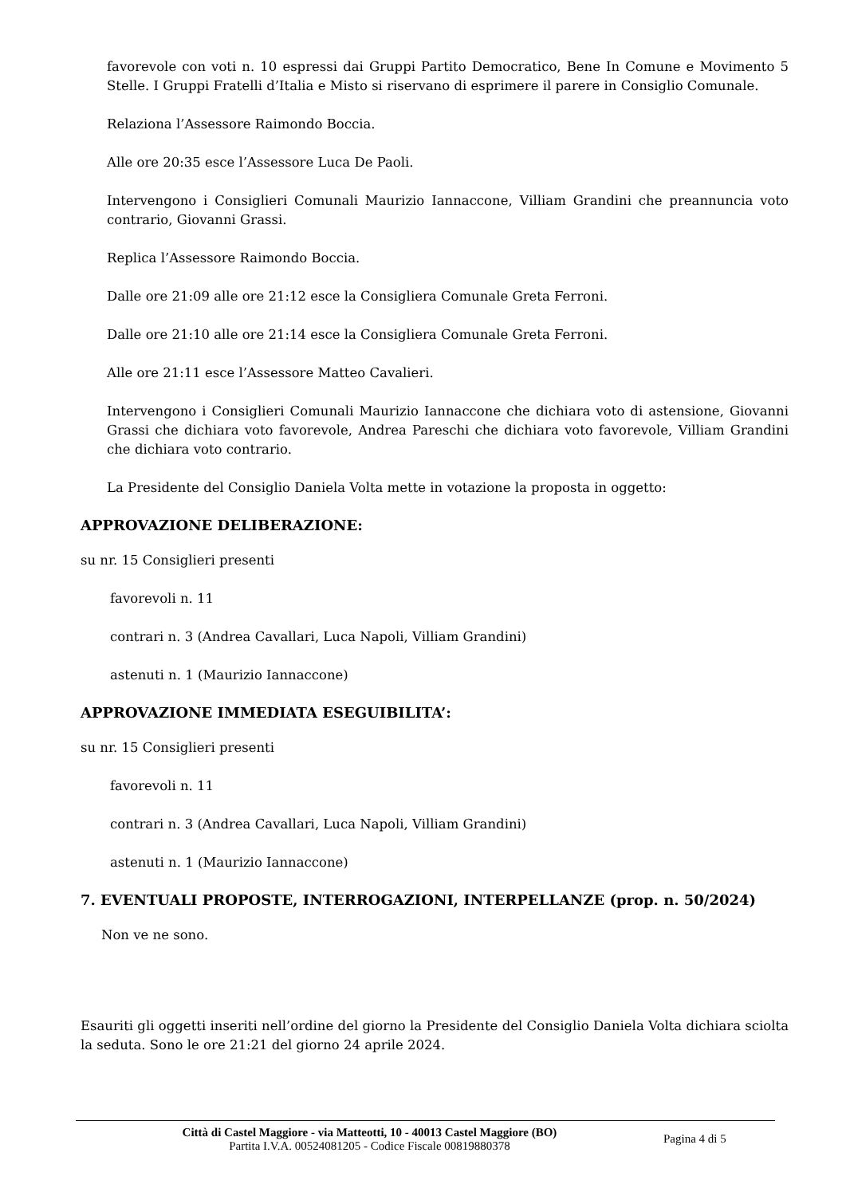favorevole con voti n. 10 espressi dai Gruppi Partito Democratico, Bene In Comune e Movimento 5 Stelle. I Gruppi Fratelli d’Italia e Misto si riservano di esprimere il parere in Consiglio Comunale.
Relaziona l’Assessore Raimondo Boccia.
Alle ore 20:35 esce l’Assessore Luca De Paoli.
Intervengono i Consiglieri Comunali Maurizio Iannaccone, Villiam Grandini che preannuncia voto contrario, Giovanni Grassi.
Replica l’Assessore Raimondo Boccia.
Dalle ore 21:09 alle ore 21:12 esce la Consigliera Comunale Greta Ferroni.
Dalle ore 21:10 alle ore 21:14 esce la Consigliera Comunale Greta Ferroni.
Alle ore 21:11 esce l’Assessore Matteo Cavalieri.
Intervengono i Consiglieri Comunali Maurizio Iannaccone che dichiara voto di astensione, Giovanni Grassi che dichiara voto favorevole, Andrea Pareschi che dichiara voto favorevole, Villiam Grandini che dichiara voto contrario.
La Presidente del Consiglio Daniela Volta mette in votazione la proposta in oggetto:
APPROVAZIONE DELIBERAZIONE:
su nr. 15 Consiglieri presenti
favorevoli n. 11
contrari n. 3 (Andrea Cavallari, Luca Napoli, Villiam Grandini)
astenuti n. 1 (Maurizio Iannaccone)
APPROVAZIONE IMMEDIATA ESEGUIBILITA’:
su nr. 15 Consiglieri presenti
favorevoli n. 11
contrari n. 3 (Andrea Cavallari, Luca Napoli, Villiam Grandini)
astenuti n. 1 (Maurizio Iannaccone)
7. EVENTUALI PROPOSTE, INTERROGAZIONI, INTERPELLANZE (prop. n. 50/2024)
Non ve ne sono.
Esauriti gli oggetti inseriti nell’ordine del giorno la Presidente del Consiglio Daniela Volta dichiara sciolta la seduta. Sono le ore 21:21 del giorno 24 aprile 2024.
Città di Castel Maggiore - via Matteotti, 10 - 40013 Castel Maggiore (BO)
Partita I.V.A. 00524081205 - Codice Fiscale 00819880378
Pagina 4 di 5